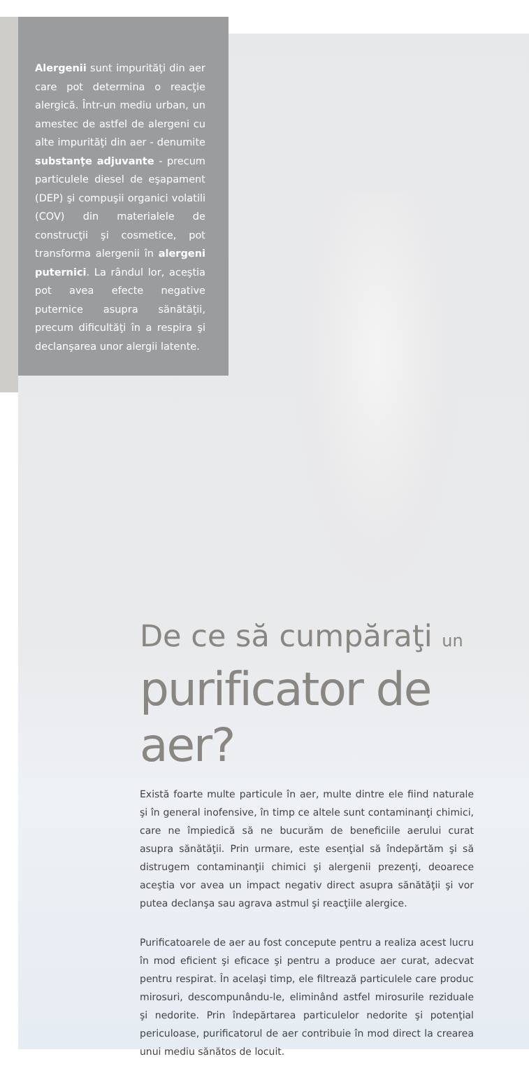Alergenii sunt impurităţi din aer care pot determina o reacţie alergică. Într-un mediu urban, un amestec de astfel de alergeni cu alte impurităţi din aer - denumite substanţe adjuvante - precum particulele diesel de eşapament (DEP) şi compuşii organici volatili (COV) din materialele de construcţii şi cosmetice, pot transforma alergenii în alergeni puternici. La rândul lor, aceştia pot avea efecte negative puternice asupra sănătăţii, precum dificultăţi în a respira şi declanşarea unor alergii latente.
De ce să cumpăraţi un
purificator de aer?
Există foarte multe particule în aer, multe dintre ele fiind naturale şi în general inofensive, în timp ce altele sunt contaminanţi chimici, care ne împiedică să ne bucurăm de beneficiile aerului curat asupra sănătăţii. Prin urmare, este esenţial să îndepărtăm şi să distrugem contaminanţii chimici şi alergenii prezenţi, deoarece aceştia vor avea un impact negativ direct asupra sănătăţii şi vor putea declanşa sau agrava astmul şi reacţiile alergice.
Purificatoarele de aer au fost concepute pentru a realiza acest lucru în mod eficient şi eficace şi pentru a produce aer curat, adecvat pentru respirat. În acelaşi timp, ele filtrează particulele care produc mirosuri, descompunându-le, eliminând astfel mirosurile reziduale şi nedorite. Prin îndepărtarea particulelor nedorite şi potenţial periculoase, purificatorul de aer contribuie în mod direct la crearea unui mediu sănătos de locuit.